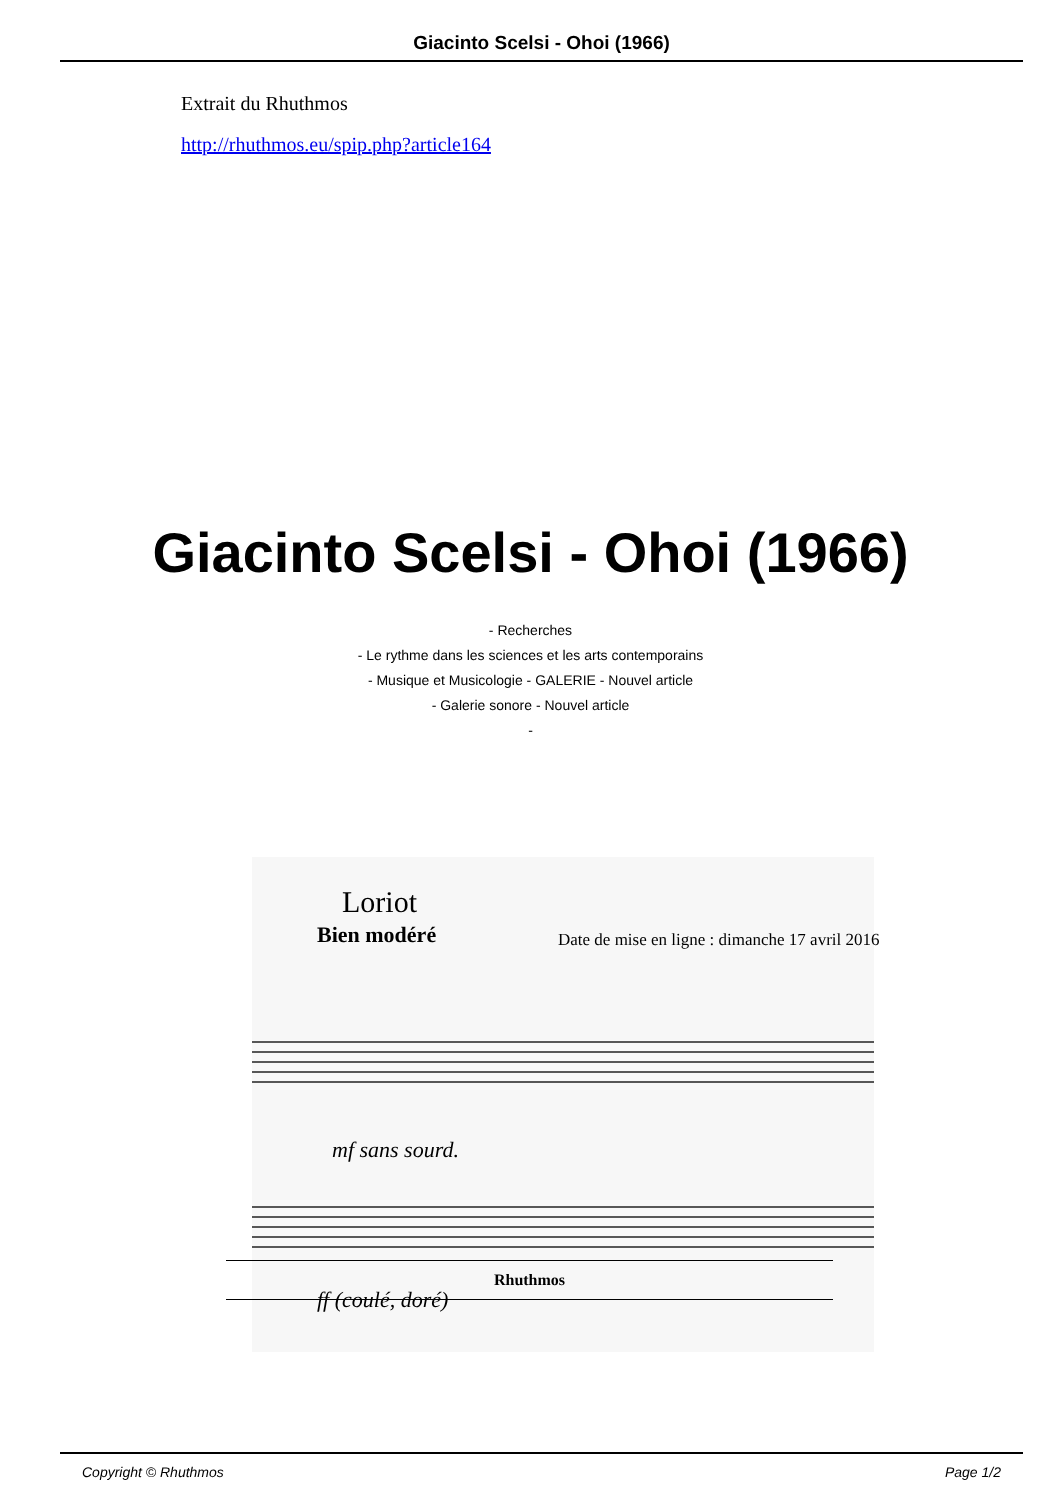Giacinto Scelsi - Ohoi (1966)
Extrait du Rhuthmos
http://rhuthmos.eu/spip.php?article164
Giacinto Scelsi - Ohoi (1966)
- Recherches
- Le rythme dans les sciences et les arts contemporains
- Musique et Musicologie - GALERIE - Nouvel article
- Galerie sonore - Nouvel article
-
Loriot
Bien modéré
mf sans sourd.
ff (coulé, doré)
Date de mise en ligne : dimanche 17 avril 2016
Rhuthmos
Copyright © Rhuthmos Page 1/2